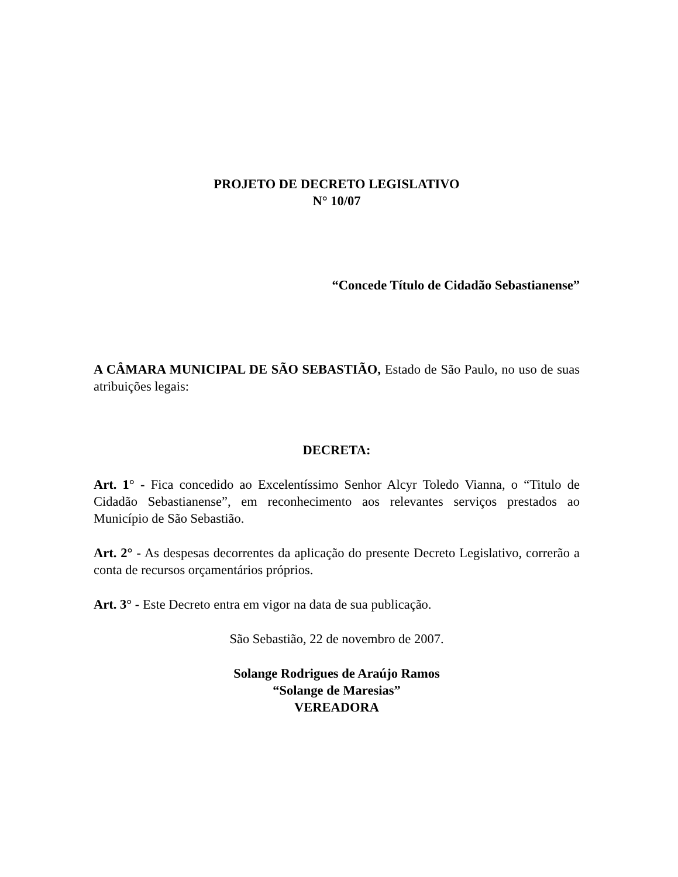PROJETO DE DECRETO LEGISLATIVO
N° 10/07
“Concede Título de Cidadão Sebastianense”
A CÂMARA MUNICIPAL DE SÃO SEBASTIÃO, Estado de São Paulo, no uso de suas atribuições legais:
DECRETA:
Art. 1° - Fica concedido ao Excelentíssimo Senhor Alcyr Toledo Vianna, o “Titulo de Cidadão Sebastianense”, em reconhecimento aos relevantes serviços prestados ao Município de São Sebastião.
Art. 2° - As despesas decorrentes da aplicação do presente Decreto Legislativo, correrão a conta de recursos orçamentários próprios.
Art. 3° - Este Decreto entra em vigor na data de sua publicação.
São Sebastião, 22 de novembro de 2007.
Solange Rodrigues de Araújo Ramos
“Solange de Maresias”
VEREADORA